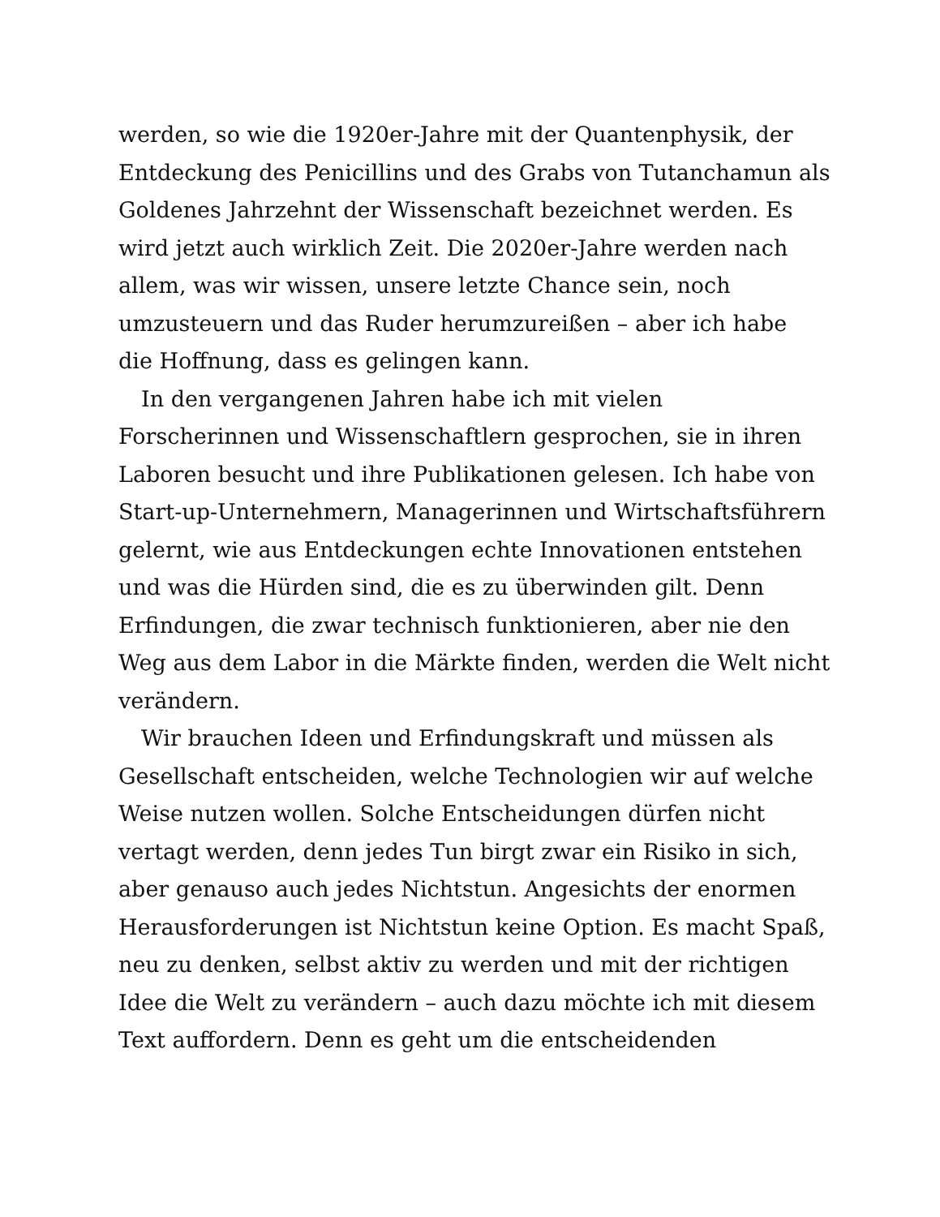werden, so wie die 1920er-Jahre mit der Quantenphysik, der
Entdeckung des Penicillins und des Grabs von Tutanchamun als
Goldenes Jahrzehnt der Wissenschaft bezeichnet werden. Es
wird jetzt auch wirklich Zeit. Die 2020er-Jahre werden nach
allem, was wir wissen, unsere letzte Chance sein, noch
umzusteuern und das Ruder herumzureißen – aber ich habe
die Hoffnung, dass es gelingen kann.
In den vergangenen Jahren habe ich mit vielen
Forscherinnen und Wissenschaftlern gesprochen, sie in ihren
Laboren besucht und ihre Publikationen gelesen. Ich habe von
Start-up-Unternehmern, Managerinnen und Wirtschaftsführern
gelernt, wie aus Entdeckungen echte Innovationen entstehen
und was die Hürden sind, die es zu überwinden gilt. Denn
Erfindungen, die zwar technisch funktionieren, aber nie den
Weg aus dem Labor in die Märkte finden, werden die Welt nicht
verändern.
Wir brauchen Ideen und Erfindungskraft und müssen als
Gesellschaft entscheiden, welche Technologien wir auf welche
Weise nutzen wollen. Solche Entscheidungen dürfen nicht
vertagt werden, denn jedes Tun birgt zwar ein Risiko in sich,
aber genauso auch jedes Nichtstun. Angesichts der enormen
Herausforderungen ist Nichtstun keine Option. Es macht Spaß,
neu zu denken, selbst aktiv zu werden und mit der richtigen
Idee die Welt zu verändern – auch dazu möchte ich mit diesem
Text auffordern. Denn es geht um die entscheidenden